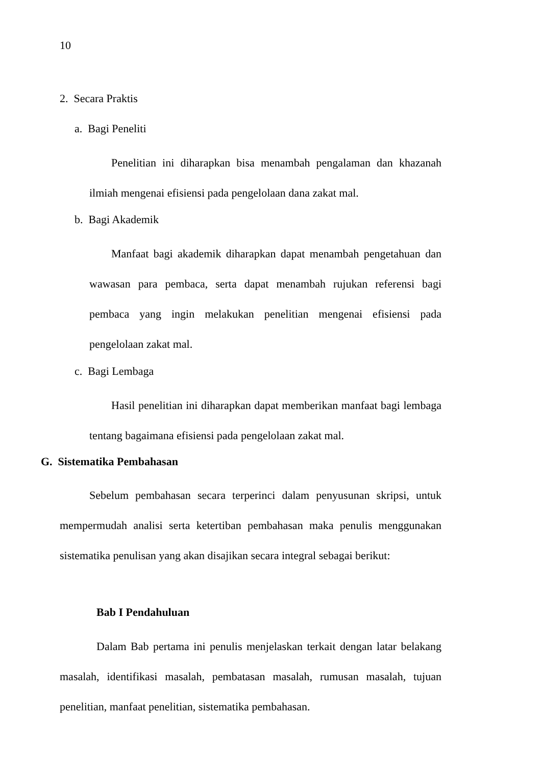10
2. Secara Praktis
a. Bagi Peneliti
Penelitian ini diharapkan bisa menambah pengalaman dan khazanah ilmiah mengenai efisiensi pada pengelolaan dana zakat mal.
b. Bagi Akademik
Manfaat bagi akademik diharapkan dapat menambah pengetahuan dan wawasan para pembaca, serta dapat menambah rujukan referensi bagi pembaca yang ingin melakukan penelitian mengenai efisiensi pada pengelolaan zakat mal.
c. Bagi Lembaga
Hasil penelitian ini diharapkan dapat memberikan manfaat bagi lembaga tentang bagaimana efisiensi pada pengelolaan zakat mal.
G. Sistematika Pembahasan
Sebelum pembahasan secara terperinci dalam penyusunan skripsi, untuk mempermudah analisi serta ketertiban pembahasan maka penulis menggunakan sistematika penulisan yang akan disajikan secara integral sebagai berikut:
Bab I Pendahuluan
Dalam Bab pertama ini penulis menjelaskan terkait dengan latar belakang masalah, identifikasi masalah, pembatasan masalah, rumusan masalah, tujuan penelitian, manfaat penelitian, sistematika pembahasan.